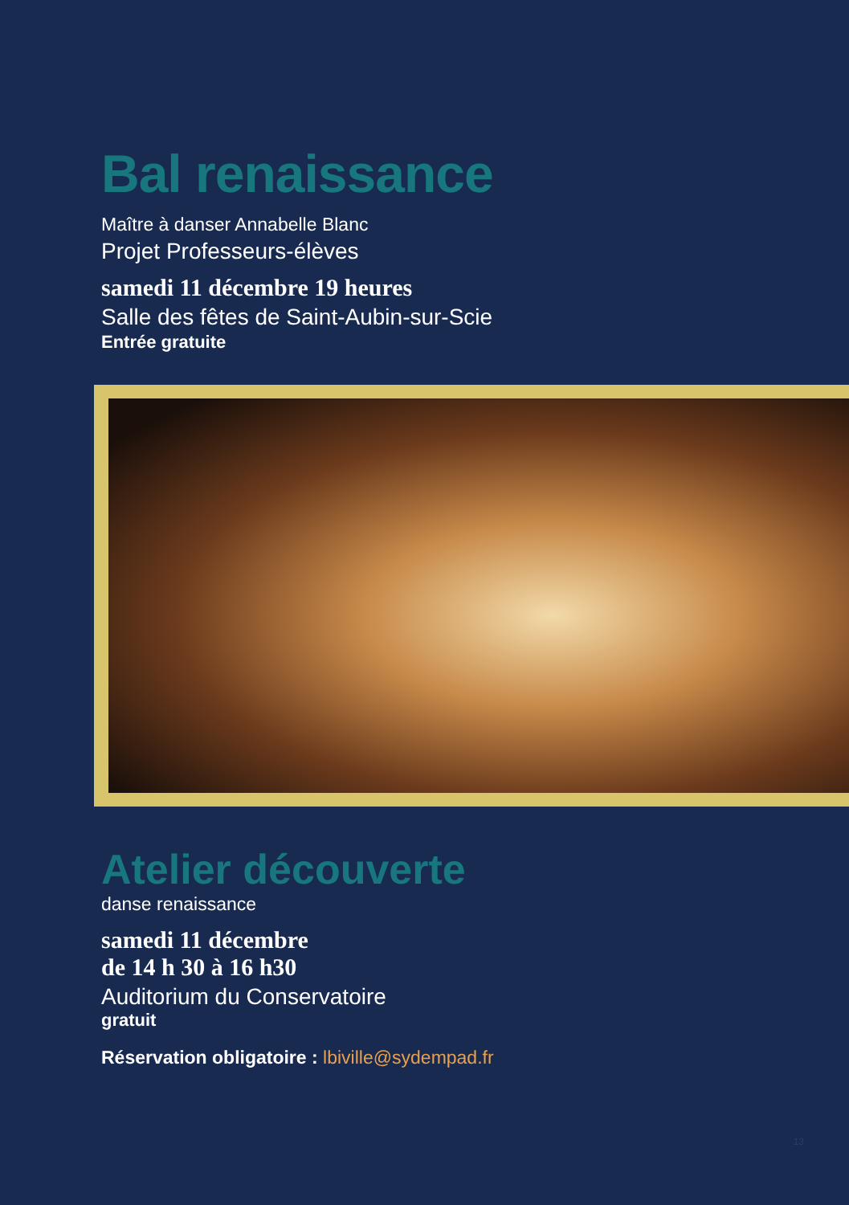Bal renaissance
Maître à danser Annabelle Blanc
Projet Professeurs-élèves
samedi 11 décembre 19 heures
Salle des fêtes de Saint-Aubin-sur-Scie
Entrée gratuite
Atelier découverte
danse renaissance
samedi 11 décembre
de 14 h 30 à 16 h30
Auditorium du Conservatoire
gratuit
Réservation obligatoire : lbiville@sydempad.fr
13